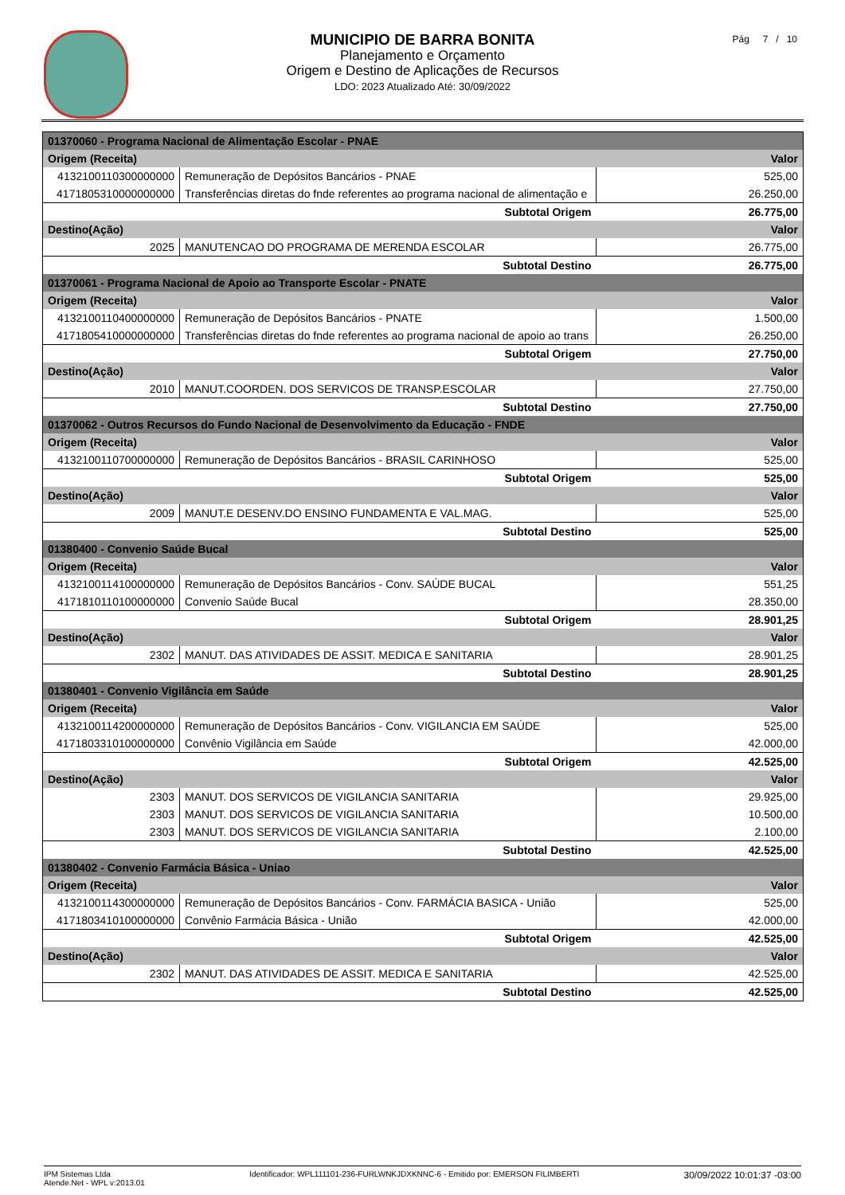MUNICIPIO DE BARRA BONITA
Planejamento e Orçamento
Origem e Destino de Aplicações de Recursos
LDO: 2023 Atualizado Até: 30/09/2022
Pág 7 / 10
| 01370060 - Programa Nacional de Alimentação Escolar - PNAE | | |
| Origem (Receita) | | Valor |
| 4132100110300000000 | Remuneração de Depósitos Bancários - PNAE | 525,00 |
| 4171805310000000000 | Transferências diretas do fnde referentes ao programa nacional de alimentação e | 26.250,00 |
| Subtotal Origem | | 26.775,00 |
| Destino(Ação) | | Valor |
| 2025 | MANUTENCAO DO PROGRAMA DE MERENDA ESCOLAR | 26.775,00 |
| Subtotal Destino | | 26.775,00 |
| 01370061 - Programa Nacional de Apoio ao Transporte Escolar - PNATE | | |
| Origem (Receita) | | Valor |
| 4132100110400000000 | Remuneração de Depósitos Bancários - PNATE | 1.500,00 |
| 4171805410000000000 | Transferências diretas do fnde referentes ao programa nacional de apoio ao trans | 26.250,00 |
| Subtotal Origem | | 27.750,00 |
| Destino(Ação) | | Valor |
| 2010 | MANUT.COORDEN. DOS SERVICOS DE TRANSP.ESCOLAR | 27.750,00 |
| Subtotal Destino | | 27.750,00 |
| 01370062 - Outros Recursos do Fundo Nacional de Desenvolvimento da Educação - FNDE | | |
| Origem (Receita) | | Valor |
| 4132100110700000000 | Remuneração de Depósitos Bancários - BRASIL CARINHOSO | 525,00 |
| Subtotal Origem | | 525,00 |
| Destino(Ação) | | Valor |
| 2009 | MANUT.E DESENV.DO ENSINO FUNDAMENTA E VAL.MAG. | 525,00 |
| Subtotal Destino | | 525,00 |
| 01380400 - Convenio Saúde Bucal | | |
| Origem (Receita) | | Valor |
| 4132100114100000000 | Remuneração de Depósitos Bancários - Conv. SAÚDE BUCAL | 551,25 |
| 4171810110100000000 | Convenio Saúde Bucal | 28.350,00 |
| Subtotal Origem | | 28.901,25 |
| Destino(Ação) | | Valor |
| 2302 | MANUT. DAS ATIVIDADES DE ASSIT. MEDICA E SANITARIA | 28.901,25 |
| Subtotal Destino | | 28.901,25 |
| 01380401 - Convenio Vigilância em Saúde | | |
| Origem (Receita) | | Valor |
| 4132100114200000000 | Remuneração de Depósitos Bancários - Conv. VIGILANCIA EM SAÚDE | 525,00 |
| 4171803310100000000 | Convênio Vigilância em Saúde | 42.000,00 |
| Subtotal Origem | | 42.525,00 |
| Destino(Ação) | | Valor |
| 2303 | MANUT. DOS SERVICOS DE VIGILANCIA SANITARIA | 29.925,00 |
| 2303 | MANUT. DOS SERVICOS DE VIGILANCIA SANITARIA | 10.500,00 |
| 2303 | MANUT. DOS SERVICOS DE VIGILANCIA SANITARIA | 2.100,00 |
| Subtotal Destino | | 42.525,00 |
| 01380402 - Convenio Farmácia Básica - Uniao | | |
| Origem (Receita) | | Valor |
| 4132100114300000000 | Remuneração de Depósitos Bancários - Conv. FARMÁCIA BASICA - União | 525,00 |
| 4171803410100000000 | Convênio Farmácia Básica - União | 42.000,00 |
| Subtotal Origem | | 42.525,00 |
| Destino(Ação) | | Valor |
| 2302 | MANUT. DAS ATIVIDADES DE ASSIT. MEDICA E SANITARIA | 42.525,00 |
| Subtotal Destino | | 42.525,00 |
IPM Sistemas Ltda
Atende.Net - WPL v:2013.01
Identificador: WPL111101-236-FURLWNKJDXKNNC-6 - Emitido por: EMERSON FILIMBERTI
30/09/2022 10:01:37 -03:00